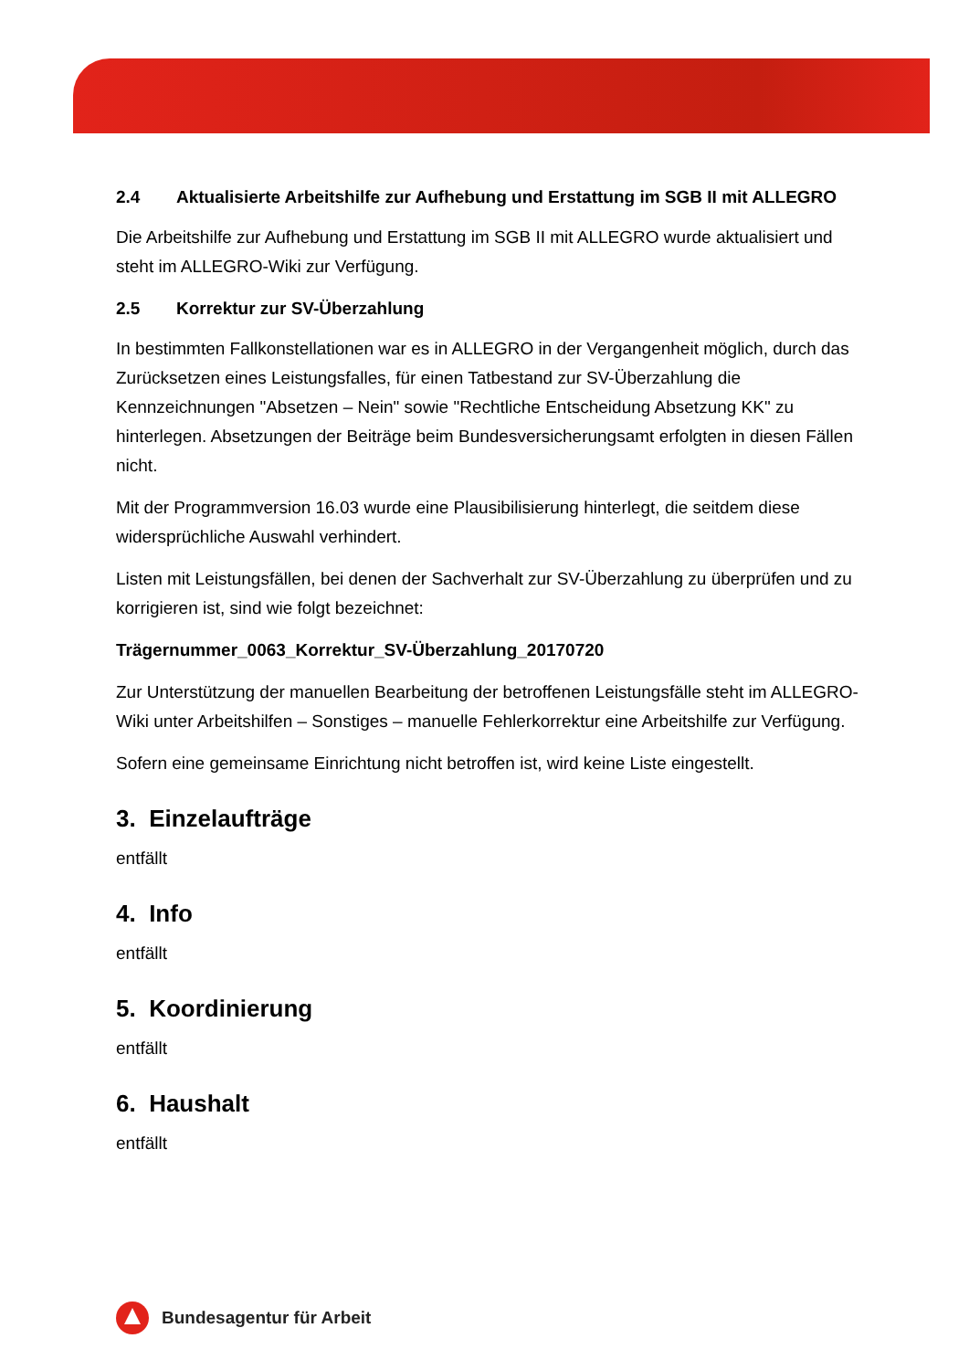2.4 Aktualisierte Arbeitshilfe zur Aufhebung und Erstattung im SGB II mit ALLEGRO
Die Arbeitshilfe zur Aufhebung und Erstattung im SGB II mit ALLEGRO wurde aktualisiert und steht im ALLEGRO-Wiki zur Verfügung.
2.5 Korrektur zur SV-Überzahlung
In bestimmten Fallkonstellationen war es in ALLEGRO in der Vergangenheit möglich, durch das Zurücksetzen eines Leistungsfalles, für einen Tatbestand zur SV-Überzahlung die Kennzeichnungen "Absetzen – Nein" sowie "Rechtliche Entscheidung Absetzung KK" zu hinterlegen. Absetzungen der Beiträge beim Bundesversicherungsamt erfolgten in diesen Fällen nicht.
Mit der Programmversion 16.03 wurde eine Plausibilisierung hinterlegt, die seitdem diese widersprüchliche Auswahl verhindert.
Listen mit Leistungsfällen, bei denen der Sachverhalt zur SV-Überzahlung zu überprüfen und zu korrigieren ist, sind wie folgt bezeichnet:
Trägernummer_0063_Korrektur_SV-Überzahlung_20170720
Zur Unterstützung der manuellen Bearbeitung der betroffenen Leistungsfälle steht im ALLEGRO-Wiki unter Arbeitshilfen – Sonstiges – manuelle Fehlerkorrektur eine Arbeitshilfe zur Verfügung.
Sofern eine gemeinsame Einrichtung nicht betroffen ist, wird keine Liste eingestellt.
3. Einzelaufträge
entfällt
4. Info
entfällt
5. Koordinierung
entfällt
6. Haushalt
entfällt
Bundesagentur für Arbeit